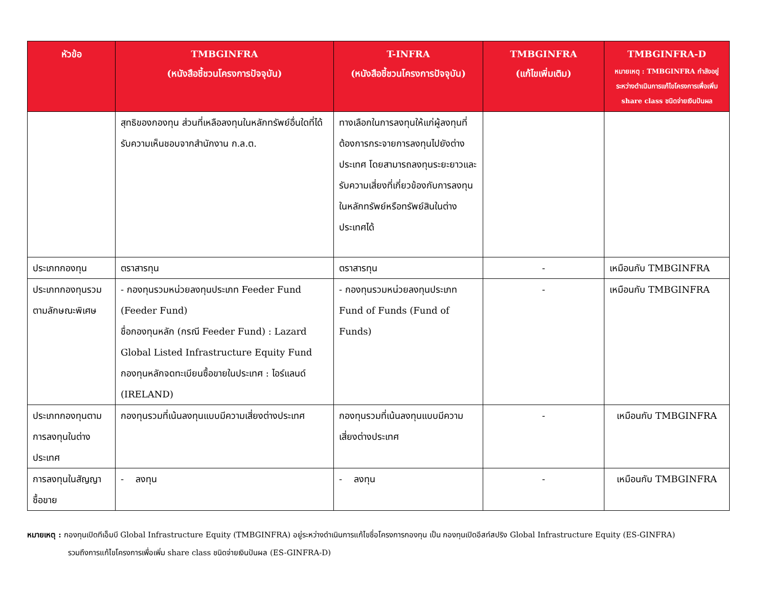| หัวข้อ | TMBGINFRA (หนังสือชี้ชวนโครงการปัจจุบัน) | T-INFRA (หนังสือชี้ชวนโครงการปัจจุบัน) | TMBGINFRA (แก้ไขเพิ่มเติม) | TMBGINFRA-D หมายเหตุ : TMBGINFRA กำลังอยู่ระหว่างดำเนินการแก้ไขโครงการเพื่อเพิ่ม share class ชนิดจ่ายเงินปันผล |
| --- | --- | --- | --- | --- |
| | สุทธิของกองทุน ส่วนที่เหลือลงทุนในหลักทรัพย์อื่นใดที่ได้รับความเห็นชอบจากสำนักงาน ก.ล.ต. | ทางเลือกในการลงทุนให้แก่ผู้ลงทุนที่ต้องการกระจายการลงทุนไปยังต่างประเทศ โดยสามารถลงทุนระยะยาวและรับความเสี่ยงที่เกี่ยวข้องกับการลงทุนในหลักทรัพย์หรือทรัพย์สินในต่างประเทศได้ | | |
| ประเภทกองทุน | ตราสารทุน | ตราสารทุน | - | เหมือนกับ TMBGINFRA |
| ประเภทกองทุนรวมตามลักษณะพิเศษ | - กองทุนรวมหน่วยลงทุนประเภท Feeder Fund (Feeder Fund) ชื่อกองทุนหลัก (กรณี Feeder Fund) : Lazard Global Listed Infrastructure Equity Fund กองทุนหลักจดทะเบียนซื้อขายในประเทศ : ไอร์แลนด์ (IRELAND) | - กองทุนรวมหน่วยลงทุนประเภท Fund of Funds (Fund of Funds) | - | เหมือนกับ TMBGINFRA |
| ประเภทกองทุนตามการลงทุนในต่างประเทศ | กองทุนรวมที่เน้นลงทุนแบบมีความเสี่ยงต่างประเทศ | กองทุนรวมที่เน้นลงทุนแบบมีความเสี่ยงต่างประเทศ | - | เหมือนกับ TMBGINFRA |
| การลงทุนในสัญญาซื้อขาย | - ลงทุน | - ลงทุน | - | เหมือนกับ TMBGINFRA |
หมายเหตุ : กองทุนเปิดทีเอ็มบี Global Infrastructure Equity (TMBGINFRA) อยู่ระหว่างดำเนินการแก้ไขชื่อโครงการกองทุน เป็น กองทุนเปิดอีสท์สปริง Global Infrastructure Equity (ES-GINFRA)
รวมถึงการแก้ไขโครงการเพื่อเพิ่ม share class ชนิดจ่ายเงินปันผล (ES-GINFRA-D)